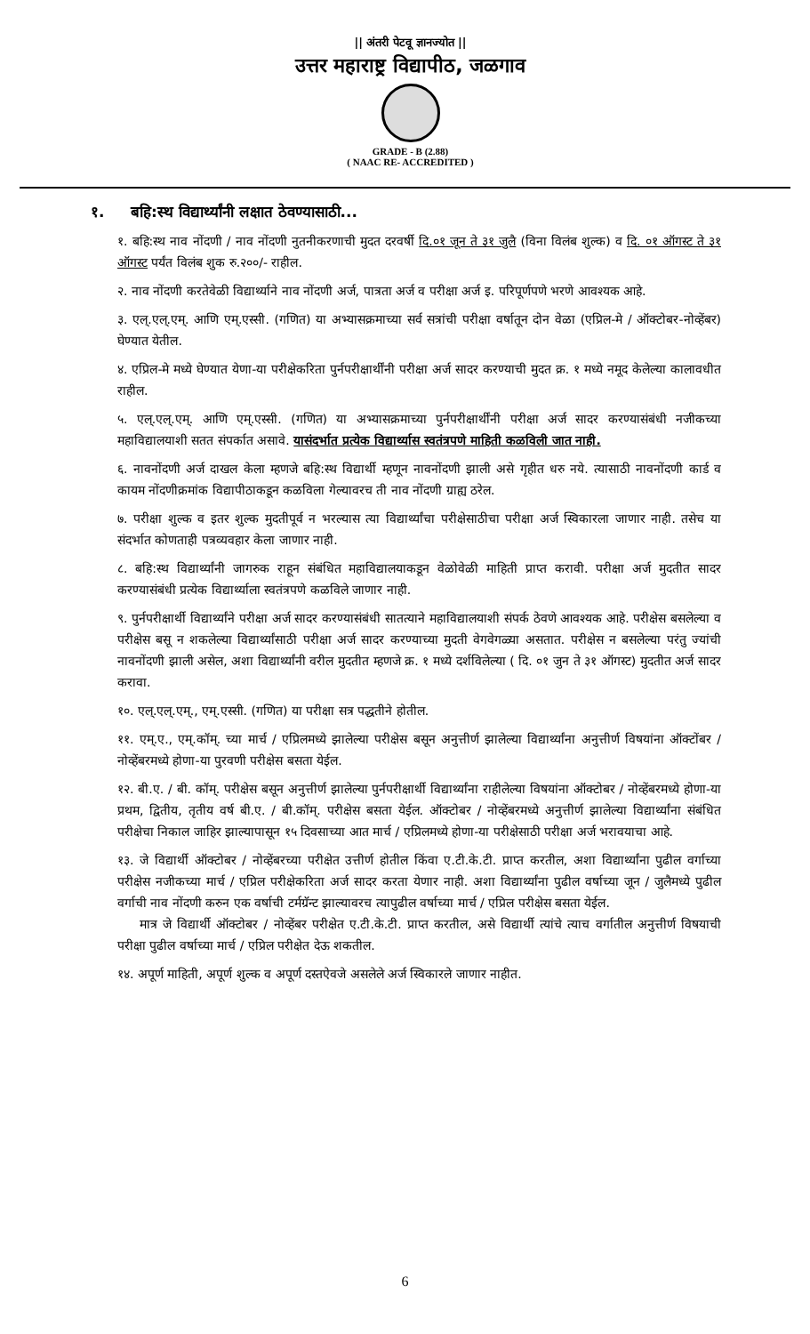|| अंतरी पेटवू ज्ञानज्योत ||
उत्तर महाराष्ट्र विद्यापीठ, जळगाव
GRADE - B (2.88)
( NAAC RE- ACCREDITED )
१. बहि:स्थ विद्यार्थ्यांनी लक्षात ठेवण्यासाठी...
१. बहि:स्थ नाव नोंदणी / नाव नोंदणी नुतनीकरणाची मुदत दरवर्षी दि.०१ जून ते ३१ जुलै (विना विलंब शुल्क) व दि. ०१ ऑगस्ट ते ३१ ऑगस्ट पर्यंत विलंब शुक रु.२००/- राहील.
२. नाव नोंदणी करतेवेळी विद्यार्थ्याने नाव नोंदणी अर्ज, पात्रता अर्ज व परीक्षा अर्ज इ. परिपूर्णपणे भरणे आवश्यक आहे.
३. एल्.एल्.एम्. आणि एम्.एस्सी. (गणित) या अभ्यासक्रमाच्या सर्व सत्रांची परीक्षा वर्षातून दोन वेळा (एप्रिल-मे / ऑक्टोबर-नोव्हेंबर) घेण्यात येतील.
४. एप्रिल-मे मध्ये घेण्यात येणा-या परीक्षेकरिता पुर्नपरीक्षार्थींनी परीक्षा अर्ज सादर करण्याची मुदत क्र. १ मध्ये नमूद केलेल्या कालावधीत राहील.
५. एल्.एल्.एम्. आणि एम्.एस्सी. (गणित) या अभ्यासक्रमाच्या पुर्नपरीक्षार्थींनी परीक्षा अर्ज सादर करण्यासंबंधी नजीकच्या महाविद्यालयाशी सतत संपर्कात असावे. यासंदर्भात प्रत्येक विद्यार्थ्यास स्वतंत्रपणे माहिती कळविली जात नाही.
६. नावनोंदणी अर्ज दाखल केला म्हणजे बहि:स्थ विद्यार्थी म्हणून नावनोंदणी झाली असे गृहीत धरु नये. त्यासाठी नावनोंदणी कार्ड व कायम नोंदणीक्रमांक विद्यापीठाकडून कळविला गेल्यावरच ती नाव नोंदणी ग्राह्य ठरेल.
७. परीक्षा शुल्क व इतर शुल्क मुदतीपूर्व न भरल्यास त्या विद्यार्थ्यांचा परीक्षेसाठीचा परीक्षा अर्ज स्विकारला जाणार नाही. तसेच या संदर्भात कोणताही पत्रव्यवहार केला जाणार नाही.
८. बहि:स्थ विद्यार्थ्यांनी जागरुक राहून संबंधित महाविद्यालयाकडून वेळोवेळी माहिती प्राप्त करावी. परीक्षा अर्ज मुदतीत सादर करण्यासंबंधी प्रत्येक विद्यार्थ्याला स्वतंत्रपणे कळविले जाणार नाही.
९. पुर्नपरीक्षार्थी विद्यार्थ्यांने परीक्षा अर्ज सादर करण्यासंबंधी सातत्याने महाविद्यालयाशी संपर्क ठेवणे आवश्यक आहे. परीक्षेस बसलेल्या व परीक्षेस बसू न शकलेल्या विद्यार्थ्यांसाठी परीक्षा अर्ज सादर करण्याच्या मुदती वेगवेगळ्या असतात. परीक्षेस न बसलेल्या परंतु ज्यांची नावनोंदणी झाली असेल, अशा विद्यार्थ्यांनी वरील मुदतीत म्हणजे क्र. १ मध्ये दर्शविलेल्या ( दि. ०१ जुन ते ३१ ऑगस्ट) मुदतीत अर्ज सादर करावा.
१०. एल्.एल्.एम्., एम्.एस्सी. (गणित) या परीक्षा सत्र पद्धतीने होतील.
११. एम्.ए., एम्.कॉम्. च्या मार्च / एप्रिलमध्ये झालेल्या परीक्षेस बसून अनुत्तीर्ण झालेल्या विद्यार्थ्यांना अनुत्तीर्ण विषयांना ऑक्टोंबर / नोव्हेंबरमध्ये होणा-या पुरवणी परीक्षेस बसता येईल.
१२. बी.ए. / बी. कॉम्. परीक्षेस बसून अनुत्तीर्ण झालेल्या पुर्नपरीक्षार्थी विद्यार्थ्यांना राहीलेल्या विषयांना ऑक्टोबर / नोव्हेंबरमध्ये होणा-या प्रथम, द्वितीय, तृतीय वर्ष बी.ए. / बी.कॉम्. परीक्षेस बसता येईल. ऑक्टोबर / नोव्हेंबरमध्ये अनुत्तीर्ण झालेल्या विद्यार्थ्यांना संबंधित परीक्षेचा निकाल जाहिर झाल्यापासून १५ दिवसाच्या आत मार्च / एप्रिलमध्ये होणा-या परीक्षेसाठी परीक्षा अर्ज भरावयाचा आहे.
१३. जे विद्यार्थी ऑक्टोबर / नोव्हेंबरच्या परीक्षेत उत्तीर्ण होतील किंवा ए.टी.के.टी. प्राप्त करतील, अशा विद्यार्थ्यांना पुढील वर्गाच्या परीक्षेस नजीकच्या मार्च / एप्रिल परीक्षेकरिता अर्ज सादर करता येणार नाही. अशा विद्यार्थ्यांना पुढील वर्षाच्या जून / जुलैमध्ये पुढील वर्गाची नाव नोंदणी करुन एक वर्षाची टर्मग्रॅन्ट झाल्यावरच त्यापुढील वर्षाच्या मार्च / एप्रिल परीक्षेस बसता येईल.
मात्र जे विद्यार्थी ऑक्टोबर / नोव्हेंबर परीक्षेत ए.टी.के.टी. प्राप्त करतील, असे विद्यार्थी त्यांचे त्याच वर्गातील अनुत्तीर्ण विषयाची परीक्षा पुढील वर्षाच्या मार्च / एप्रिल परीक्षेत देऊ शकतील.
१४. अपूर्ण माहिती, अपूर्ण शुल्क व अपूर्ण दस्तऐवजे असलेले अर्ज स्विकारले जाणार नाहीत.
6